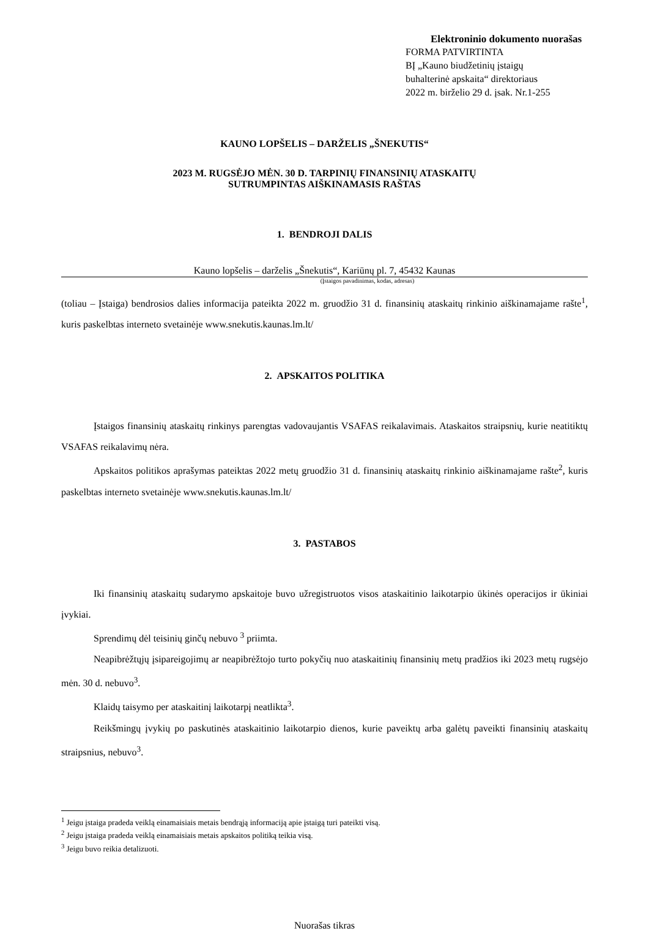Elektroninio dokumento nuorašas
FORMA PATVIRTINTA
BĮ „Kauno biudžetinių įstaigų
buhalterinė apskaita“ direktoriaus
2022 m. birželio 29 d. įsak. Nr.1-255
KAUNO LOPŠELIS – DARŽELIS „ŠNEKUTIS“
2023 M. RUGSĖJO MĖN. 30 D. TARPINIŲ FINANSINIŲ ATASKAITŲ
SUTRUMPINTAS AIŠKINAMASIS RAŠTAS
1. BENDROJI DALIS
Kauno lopšelis – darželis „Šnekutis“, Kariūnų pl. 7, 45432 Kaunas
(Įstaigos pavadinimas, kodas, adresas)
(toliau – Įstaiga) bendrosios dalies informacija pateikta 2022 m. gruodžio 31 d. finansinių ataskaitų rinkinio aiškinamajame rašte<sup>1</sup>, kuris paskelbtas interneto svetainėje www.snekutis.kaunas.lm.lt/
2. APSKAITOS POLITIKA
Įstaigos finansinių ataskaitų rinkinys parengtas vadovaujantis VSAFAS reikalavimais. Ataskaitos straipsnių, kurie neatitiktų VSAFAS reikalavimų nėra.
Apskaitos politikos aprašymas pateiktas 2022 metų gruodžio 31 d. finansinių ataskaitų rinkinio aiškinamajame rašte<sup>2</sup>, kuris paskelbtas interneto svetainėje www.snekutis.kaunas.lm.lt/
3. PASTABOS
Iki finansinių ataskaitų sudarymo apskaitoje buvo užregistruotos visos ataskaitinio laikotarpio ūkinės operacijos ir ūkiniai įvykiai.
Sprendimų dėl teisinių ginčų nebuvo <sup>3</sup> priimta.
Neapibrėžtųjų įsipareigojimų ar neapibrėžtojo turto pokyčių nuo ataskaitinių finansinių metų pradžios iki 2023 metų rugsėjo mėn. 30 d. nebuvo<sup>3</sup>.
Klaidų taisymo per ataskaitinį laikotarpį neatlikta<sup>3</sup>.
Reikšmingų įvykių po paskutinės ataskaitinio laikotarpio dienos, kurie paveiktų arba galėtų paveikti finansinių ataskaitų straipsnius, nebuvo<sup>3</sup>.
<sup>1</sup> Jeigu įstaiga pradeda veiklą einamaisiais metais bendrąją informaciją apie įstaigą turi pateikti visą.
<sup>2</sup> Jeigu įstaiga pradeda veiklą einamaisiais metais apskaitos politiką teikia visą.
<sup>3</sup> Jeigu buvo reikia detalizuoti.
Nuorašas tikras